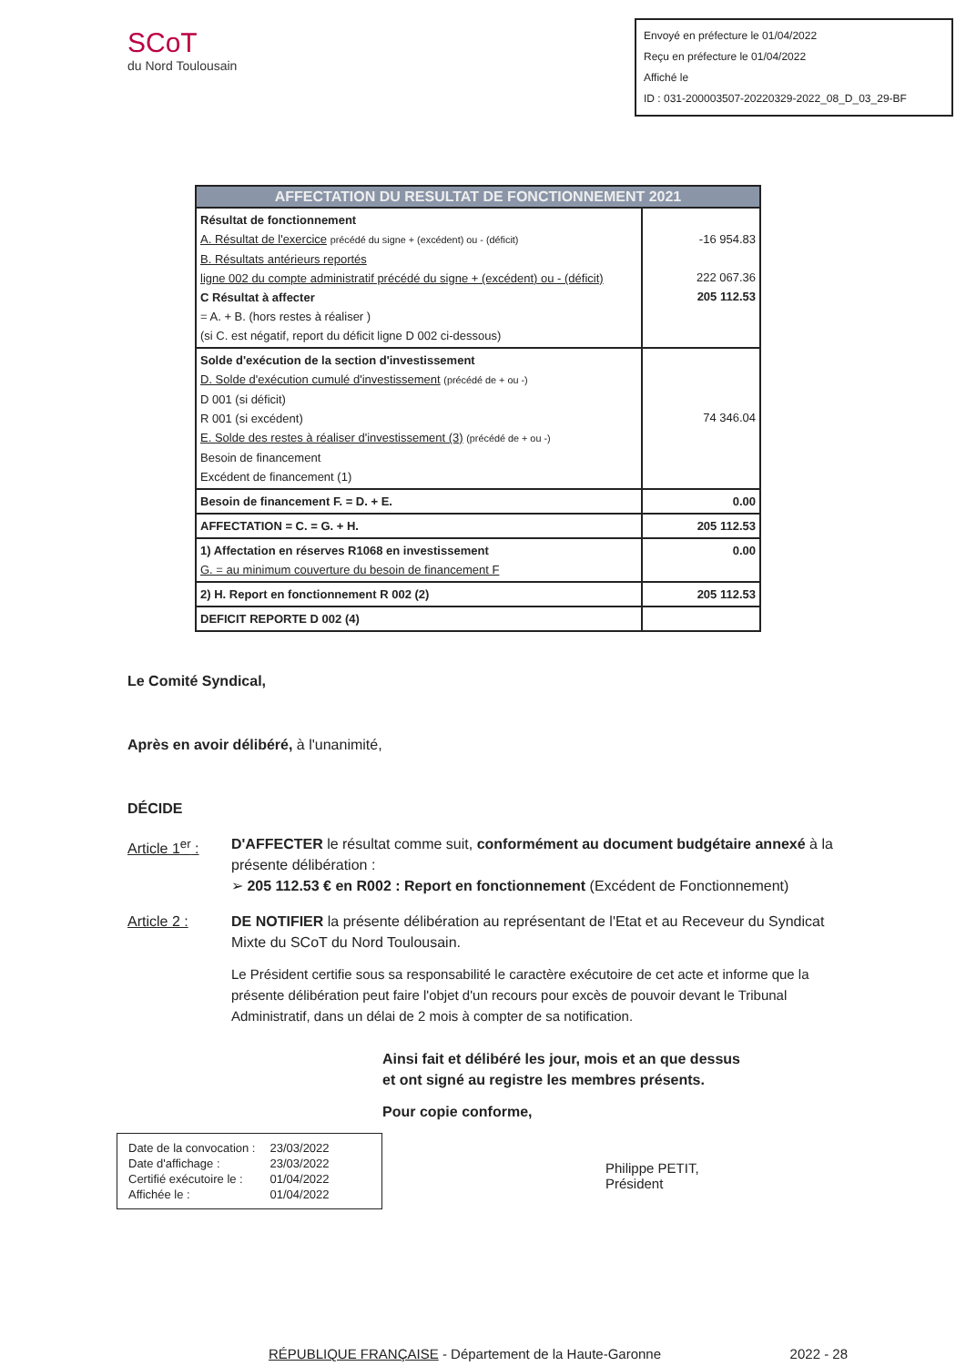SCoT
du Nord Toulousain
Envoyé en préfecture le 01/04/2022
Reçu en préfecture le 01/04/2022
Affiché le
ID : 031-200003507-20220329-2022_08_D_03_29-BF
| AFFECTATION DU RESULTAT DE FONCTIONNEMENT 2021 | |
| --- | --- |
| Résultat de fonctionnement A. Résultat de l'exercice précédé du signe + (excédent) ou - (déficit) B. Résultats antérieurs reportés ligne 002 du compte administratif précédé du signe + (excédent) ou - (déficit) C Résultat à affecter = A. + B. (hors restes à réaliser ) (si C. est négatif, report du déficit ligne D 002 ci-dessous) | -16 954.83 222 067.36 205 112.53 |
| Solde d'exécution de la section d'investissement D. Solde d'exécution cumulé d'investissement (précédé de + ou -) D 001 (si déficit) R 001 (si excédent) E. Solde des restes à réaliser d'investissement (3) (précédé de + ou -) Besoin de financement Excédent de financement (1) | 74 346.04 |
| Besoin de financement F. = D. + E. | 0.00 |
| AFFECTATION = C. = G. + H. | 205 112.53 |
| 1) Affectation en réserves R1068 en investissement G. = au minimum couverture du besoin de financement F | 0.00 |
| 2) H. Report en fonctionnement R 002 (2) | 205 112.53 |
| DEFICIT REPORTE D 002 (4) | |
Le Comité Syndical,
Après en avoir délibéré, à l'unanimité,
DÉCIDE
Article 1<sup>er</sup> :
D'AFFECTER le résultat comme suit, conformément au document budgétaire annexé à la présente délibération :
➢ 205 112.53 € en R002 : Report en fonctionnement (Excédent de Fonctionnement)
Article 2 : DE NOTIFIER la présente délibération au représentant de l'Etat et au Receveur du Syndicat Mixte du SCoT du Nord Toulousain.
Le Président certifie sous sa responsabilité le caractère exécutoire de cet acte et informe que la présente délibération peut faire l'objet d'un recours pour excès de pouvoir devant le Tribunal Administratif, dans un délai de 2 mois à compter de sa notification.
Ainsi fait et délibéré les jour, mois et an que dessus
et ont signé au registre les membres présents.
Pour copie conforme,
| Date de la convocation : | 23/03/2022 |
| Date d'affichage : | 23/03/2022 |
| Certifié exécutoire le : | 01/04/2022 |
| Affichée le : | 01/04/2022 |
Philippe PETIT,
Président
RÉPUBLIQUE FRANÇAISE - Département de la Haute-Garonne 2022 - 28